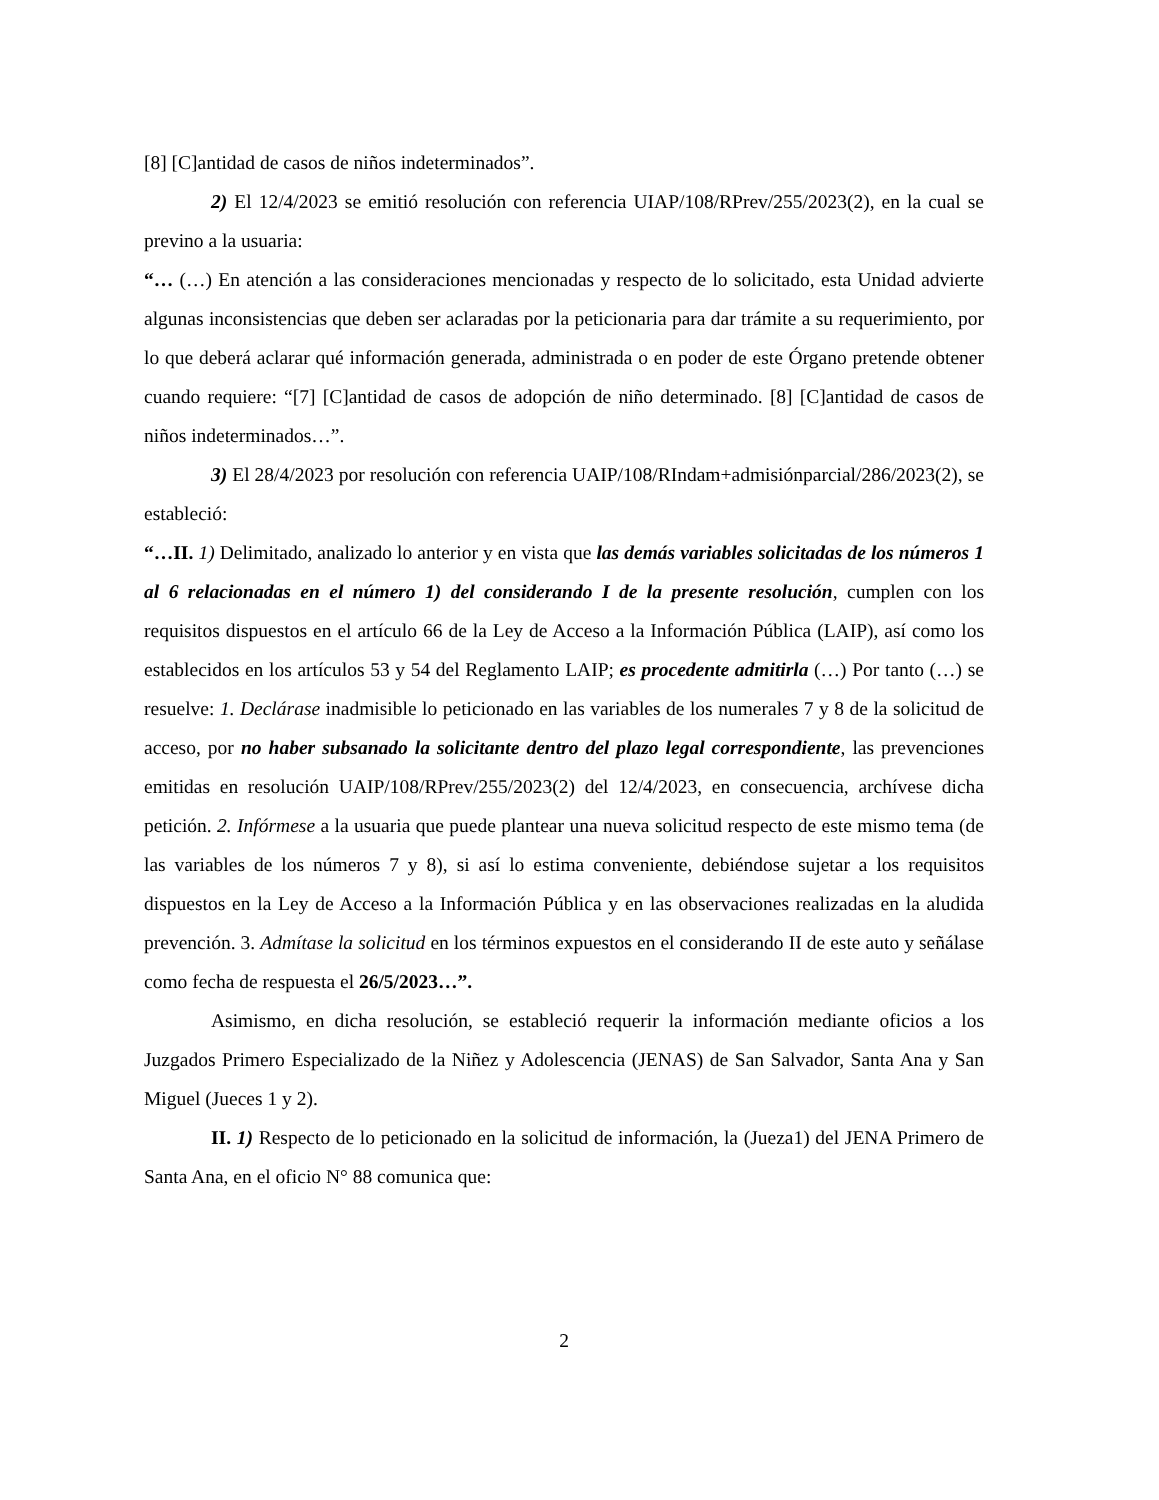[8] [C]antidad de casos de niños indeterminados”.
2) El 12/4/2023 se emitió resolución con referencia UIAP/108/RPrev/255/2023(2), en la cual se previno a la usuaria:
“… (…) En atención a las consideraciones mencionadas y respecto de lo solicitado, esta Unidad advierte algunas inconsistencias que deben ser aclaradas por la peticionaria para dar trámite a su requerimiento, por lo que deberá aclarar qué información generada, administrada o en poder de este Órgano pretende obtener cuando requiere: “[7] [C]antidad de casos de adopción de niño determinado. [8] [C]antidad de casos de niños indeterminados…”.
3) El 28/4/2023 por resolución con referencia UAIP/108/RIndam+admisiónparcial/286/2023(2), se estableció:
“…II. 1) Delimitado, analizado lo anterior y en vista que las demás variables solicitadas de los números 1 al 6 relacionadas en el número 1) del considerando I de la presente resolución, cumplen con los requisitos dispuestos en el artículo 66 de la Ley de Acceso a la Información Pública (LAIP), así como los establecidos en los artículos 53 y 54 del Reglamento LAIP; es procedente admitirla (…) Por tanto (…) se resuelve: 1. Declárase inadmisible lo peticionado en las variables de los numerales 7 y 8 de la solicitud de acceso, por no haber subsanado la solicitante dentro del plazo legal correspondiente, las prevenciones emitidas en resolución UAIP/108/RPrev/255/2023(2) del 12/4/2023, en consecuencia, archívese dicha petición. 2. Infórmese a la usuaria que puede plantear una nueva solicitud respecto de este mismo tema (de las variables de los números 7 y 8), si así lo estima conveniente, debiéndose sujetar a los requisitos dispuestos en la Ley de Acceso a la Información Pública y en las observaciones realizadas en la aludida prevención. 3. Admítase la solicitud en los términos expuestos en el considerando II de este auto y señálase como fecha de respuesta el 26/5/2023…”.
Asimismo, en dicha resolución, se estableció requerir la información mediante oficios a los Juzgados Primero Especializado de la Niñez y Adolescencia (JENAS) de San Salvador, Santa Ana y San Miguel (Jueces 1 y 2).
II. 1) Respecto de lo peticionado en la solicitud de información, la (Jueza1) del JENA Primero de Santa Ana, en el oficio N° 88 comunica que:
2